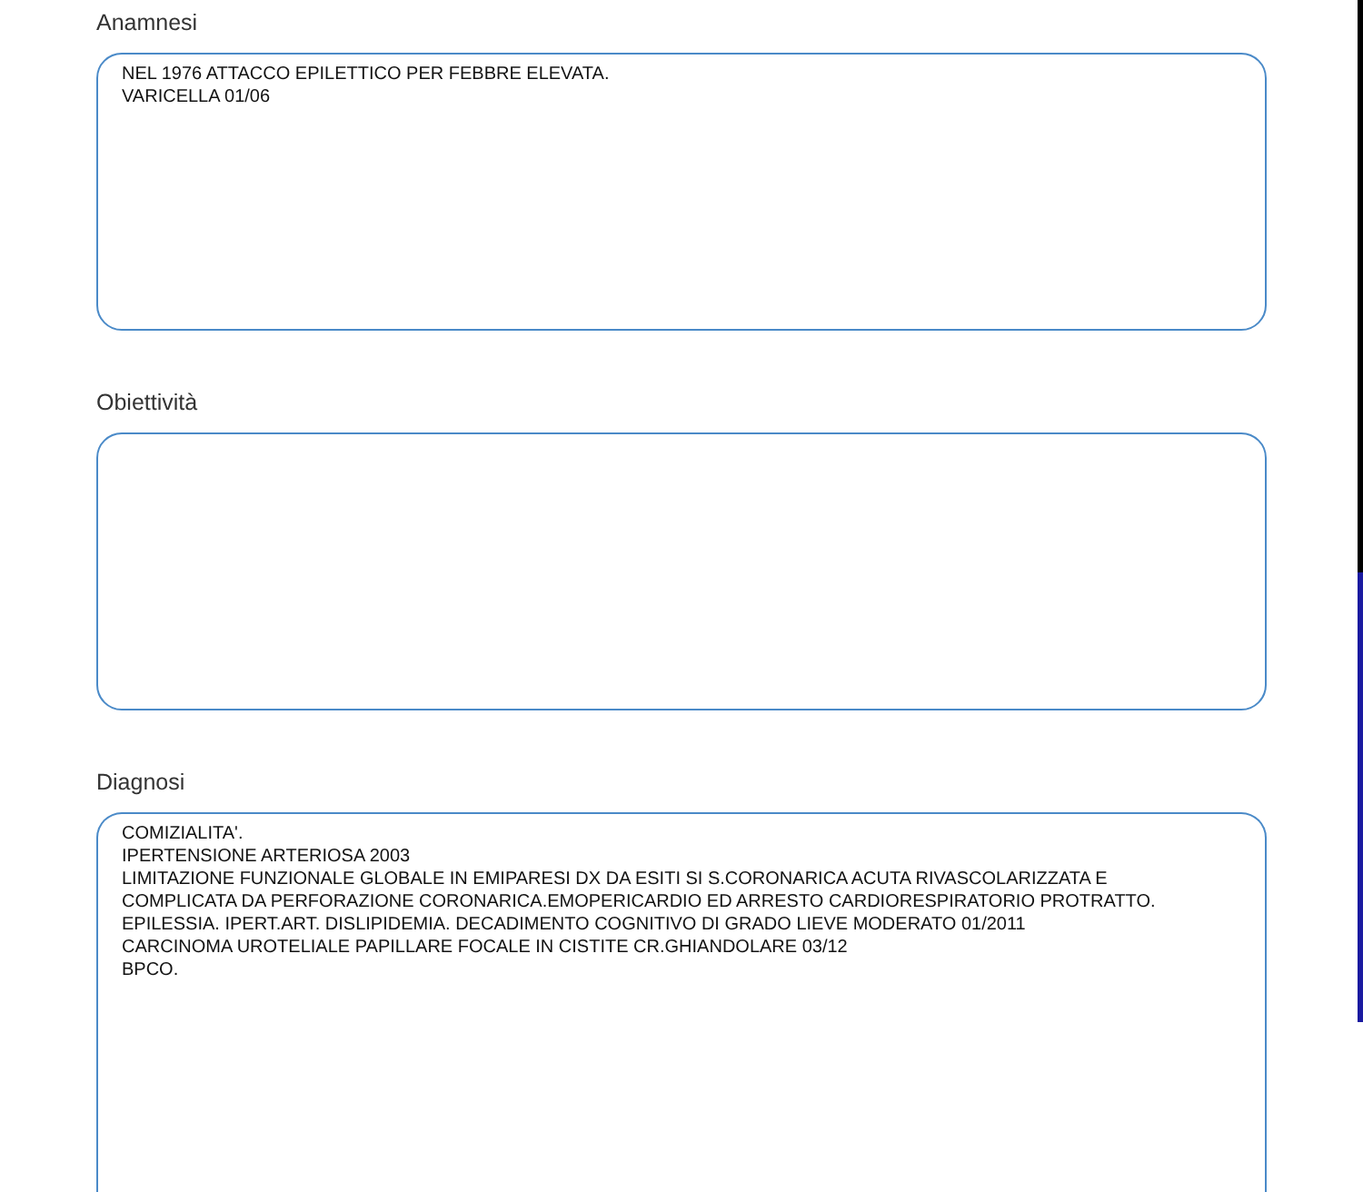Anamnesi
NEL 1976 ATTACCO EPILETTICO PER FEBBRE ELEVATA.
VARICELLA 01/06
Obiettività
Diagnosi
COMIZIALITA'.
IPERTENSIONE ARTERIOSA 2003
LIMITAZIONE FUNZIONALE GLOBALE IN EMIPARESI DX DA ESITI SI S.CORONARICA ACUTA RIVASCOLARIZZATA E
COMPLICATA DA PERFORAZIONE CORONARICA.EMOPERICARDIO ED ARRESTO CARDIORESPIRATORIO PROTRATTO.
EPILESSIA. IPERT.ART. DISLIPIDEMIA. DECADIMENTO COGNITIVO DI GRADO LIEVE MODERATO 01/2011
CARCINOMA UROTELIALE PAPILLARE FOCALE IN CISTITE CR.GHIANDOLARE 03/12
BPCO.